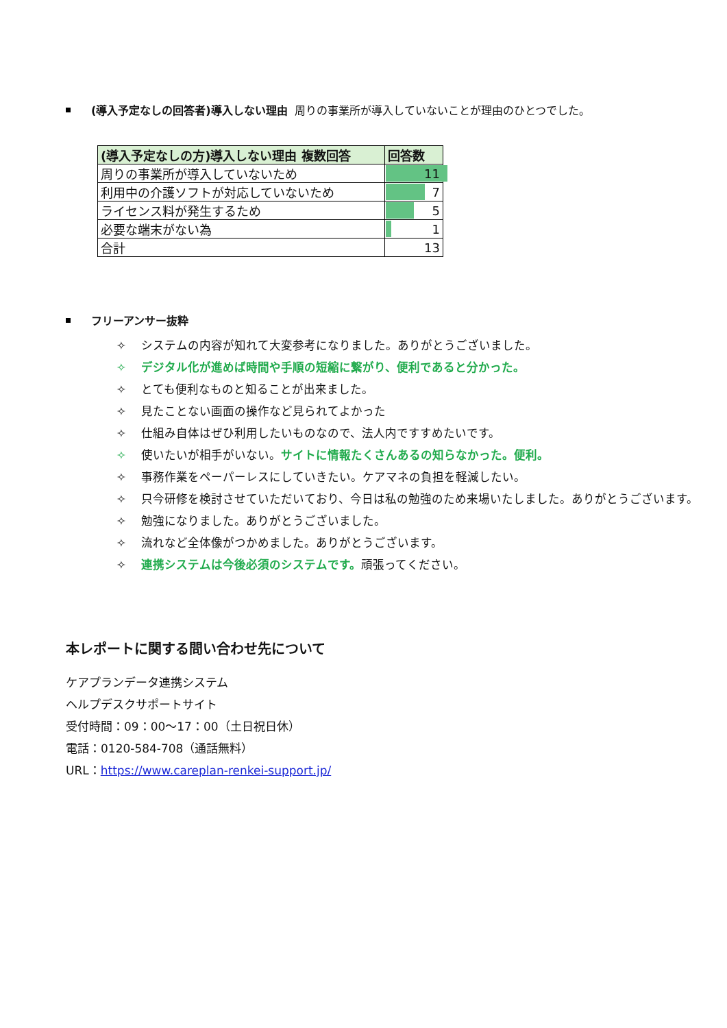(導入予定なしの回答者)導入しない理由 周りの事業所が導入していないことが理由のひとつでした。
| (導入予定なしの方)導入しない理由 複数回答 | 回答数 |
| --- | --- |
| 周りの事業所が導入していないため | 11 |
| 利用中の介護ソフトが対応していないため | 7 |
| ライセンス料が発生するため | 5 |
| 必要な端末がない為 | 1 |
| 合計 | 13 |
フリーアンサー抜粋
✧ システムの内容が知れて大変参考になりました。ありがとうございました。
✧ デジタル化が進めば時間や手順の短縮に繋がり、便利であると分かった。
✧ とても便利なものと知ることが出来ました。
✧ 見たことない画面の操作など見られてよかった
✧ 仕組み自体はぜひ利用したいものなので、法人内ですすめたいです。
✧ 使いたいが相手がいない。サイトに情報たくさんあるの知らなかった。便利。
✧ 事務作業をペーパーレスにしていきたい。ケアマネの負担を軽減したい。
✧ 只今研修を検討させていただいており、今日は私の勉強のため来場いたしました。ありがとうございます。
✧ 勉強になりました。ありがとうございました。
✧ 流れなど全体像がつかめました。ありがとうございます。
✧ 連携システムは今後必須のシステムです。頑張ってください。
本レポートに関する問い合わせ先について
ケアプランデータ連携システム
ヘルプデスクサポートサイト
受付時間：09：00～17：00（土日祝日休）
電話：0120-584-708（通話無料）
URL：https://www.careplan-renkei-support.jp/